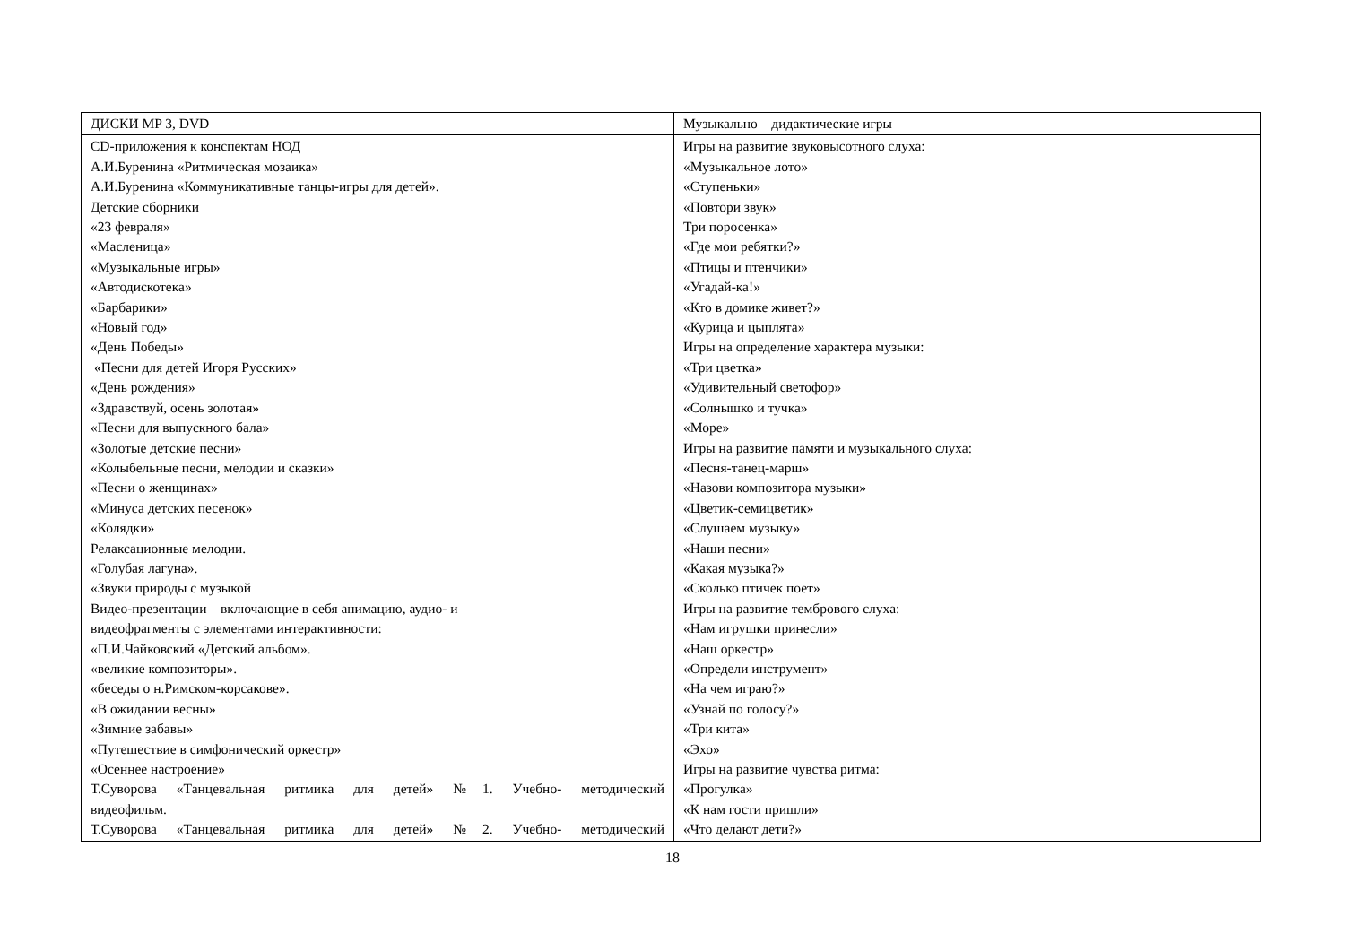| ДИСКИ MP 3, DVD | Музыкально – дидактические игры |
| CD-приложения к конспектам НОД А.И.Буренина «Ритмическая мозаика» А.И.Буренина «Коммуникативные танцы-игры для детей». Детские сборники «23 февраля» «Масленица» «Музыкальные игры» «Автодискотека» «Барбарики» «Новый год» «День Победы» «Песни для детей Игоря Русских» «День рождения» «Здравствуй, осень золотая» «Песни для выпускного бала» «Золотые детские песни» «Колыбельные песни, мелодии и сказки» «Песни о женщинах» «Минуса детских песенок» «Колядки» Релаксационные мелодии. «Голубая лагуна». «Звуки природы с музыкой Видео-презентации – включающие в себя анимацию, аудио- и видеофрагменты с элементами интерактивности: «П.И.Чайковский «Детский альбом». «великие композиторы». «беседы о н.Римском-корсакове». «В ожидании весны» «Зимние забавы» «Путешествие в симфонический оркестр» «Осеннее настроение» Т.Суворова «Танцевальная ритмика для детей» №1. Учебно- методический видеофильм. Т.Суворова «Танцевальная ритмика для детей» №2. Учебно- методический | Игры на развитие звуковысотного слуха: «Музыкальное лото» «Ступеньки» «Повтори звук» Три поросенка» «Где мои ребятки?» «Птицы и птенчики» «Угадай-ка!» «Кто в домике живет?» «Курица и цыплята» Игры на определение характера музыки: «Три цветка» «Удивительный светофор» «Солнышко и тучка» «Море» Игры на развитие памяти и музыкального слуха: «Песня-танец-марш» «Назови композитора музыки» «Цветик-семицветик» «Слушаем музыку» «Наши песни» «Какая музыка?» «Сколько птичек поет» Игры на развитие тембрового слуха: «Нам игрушки принесли» «Наш оркестр» «Определи инструмент» «На чем играю?» «Узнай по голосу?» «Три кита» «Эхо» Игры на развитие чувства ритма: «Прогулка» «К нам гости пришли» «Что делают дети?» |
18